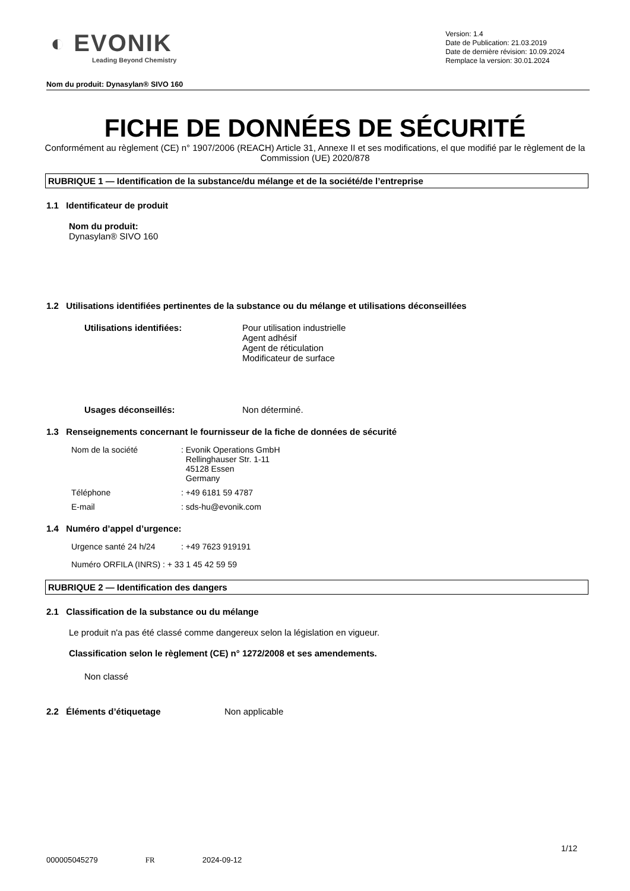◐ EVONIK
Leading Beyond Chemistry
Version: 1.4
Date de Publication: 21.03.2019
Date de dernière révision: 10.09.2024
Remplace la version: 30.01.2024
Nom du produit: Dynasylan® SIVO 160
FICHE DE DONNÉES DE SÉCURITÉ
Conformément au règlement (CE) n° 1907/2006 (REACH) Article 31, Annexe II et ses modifications, el que modifié par le règlement de la Commission (UE) 2020/878
RUBRIQUE 1 — Identification de la substance/du mélange et de la société/de l’entreprise
1.1 Identificateur de produit
Nom du produit:
Dynasylan® SIVO 160
1.2 Utilisations identifiées pertinentes de la substance ou du mélange et utilisations déconseillées
Utilisations identifiées: Pour utilisation industrielle
Agent adhésif
Agent de réticulation
Modificateur de surface
Usages déconseillés: Non déterminé.
1.3 Renseignements concernant le fournisseur de la fiche de données de sécurité
Nom de la société: Evonik Operations GmbH
Rellinghauser Str. 1-11
45128 Essen
Germany
Téléphone: +49 6181 59 4787
E-mail: sds-hu@evonik.com
1.4 Numéro d’appel d’urgence:
Urgence santé 24 h/24: +49 7623 919191
Numéro ORFILA (INRS) : + 33 1 45 42 59 59
RUBRIQUE 2 — Identification des dangers
2.1 Classification de la substance ou du mélange
Le produit n'a pas été classé comme dangereux selon la législation en vigueur.
Classification selon le règlement (CE) n° 1272/2008 et ses amendements.
Non classé
2.2 Éléments d’étiquetage Non applicable
1/12
000005045279 FR 2024-09-12